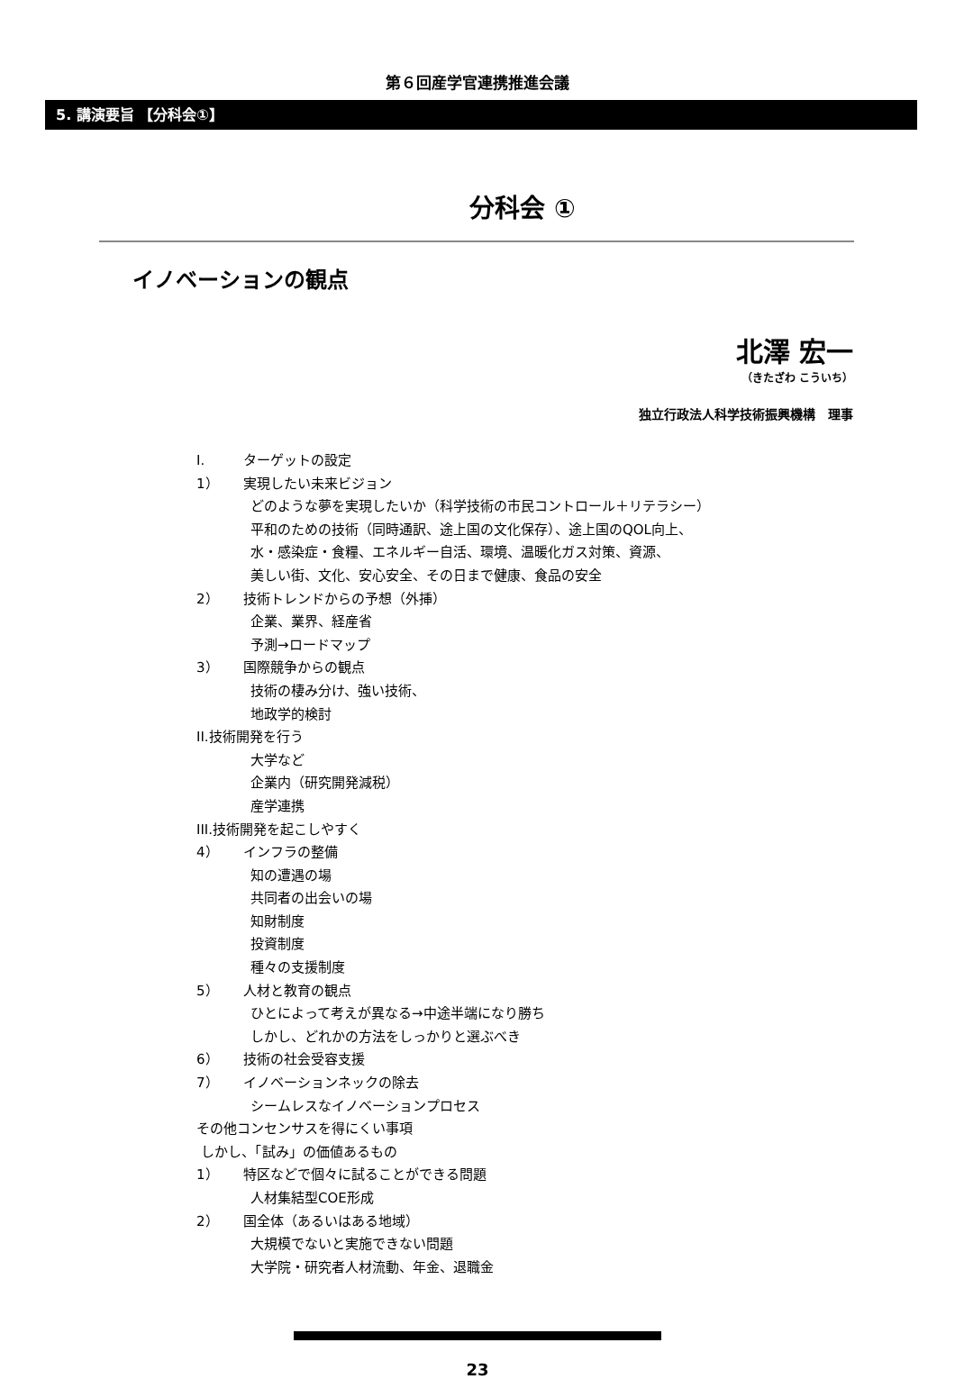第６回産学官連携推進会議
5. 講演要旨 【分科会①】
分科会 ①
イノベーションの観点
北澤 宏一
（きたざわ こういち）
独立行政法人科学技術振興機構　理事
I. ターゲットの設定
1） 実現したい未来ビジョン
どのような夢を実現したいか（科学技術の市民コントロール＋リテラシー）
平和のための技術（同時通訳、途上国の文化保存）、途上国のQOL向上、
水・感染症・食糧、エネルギー自活、環境、温暖化ガス対策、資源、
美しい街、文化、安心安全、その日まで健康、食品の安全
2） 技術トレンドからの予想（外挿）
企業、業界、経産省
予測→ロードマップ
3） 国際競争からの観点
技術の棲み分け、強い技術、
地政学的検討
II.技術開発を行う
大学など
企業内（研究開発減税）
産学連携
III.技術開発を起こしやすく
4） インフラの整備
知の遭遇の場
共同者の出会いの場
知財制度
投資制度
種々の支援制度
5） 人材と教育の観点
ひとによって考えが異なる→中途半端になり勝ち
しかし、どれかの方法をしっかりと選ぶべき
6） 技術の社会受容支援
7） イノベーションネックの除去
シームレスなイノベーションプロセス
その他コンセンサスを得にくい事項
しかし、「試み」の価値あるもの
1） 特区などで個々に試ることができる問題
人材集結型COE形成
2） 国全体（あるいはある地域）
大規模でないと実施できない問題
大学院・研究者人材流動、年金、退職金
23